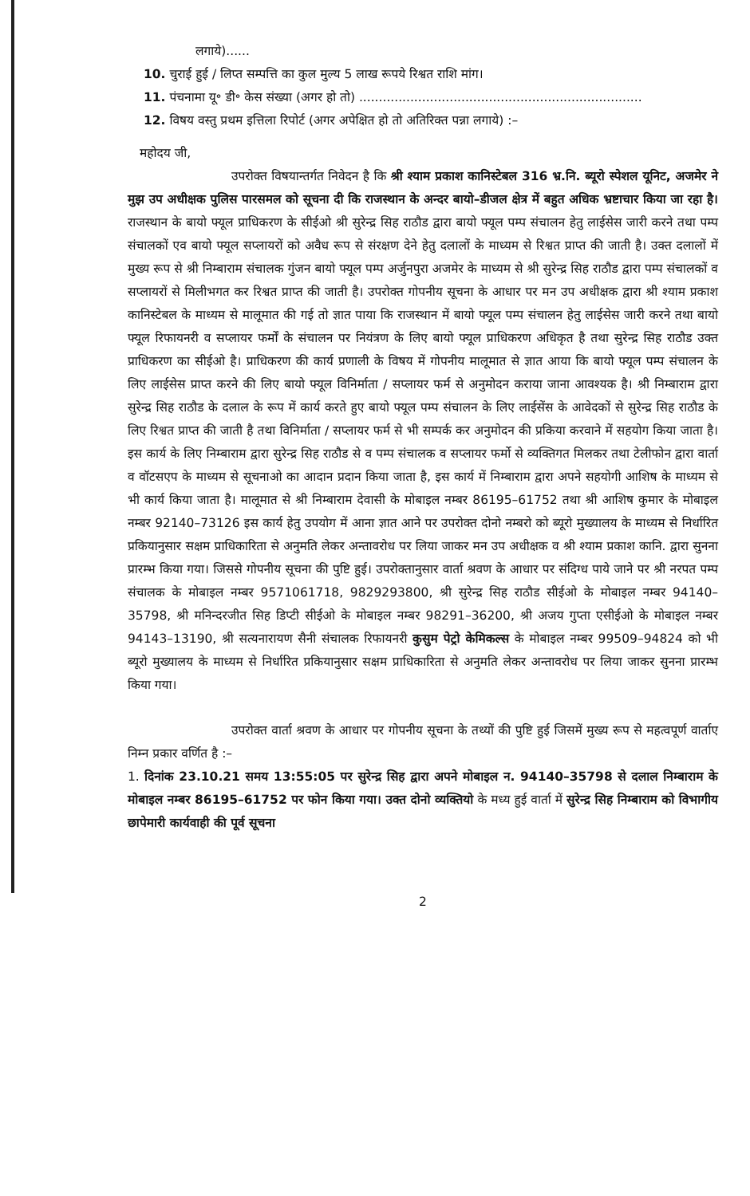लगाये)......
10. चुराई हुई / लिप्त सम्पत्ति का कुल मुल्य 5 लाख रूपये रिश्वत राशि मांग।
11. पंचनामा यू॰ डी॰ केस संख्या (अगर हो तो) ........................................................................
12. विषय वस्तु प्रथम इत्तिला रिपोर्ट (अगर अपेक्षित हो तो अतिरिक्त पन्ना लगाये) :–
महोदय जी,
उपरोक्त विषयान्तर्गत निवेदन है कि श्री श्याम प्रकाश कानिस्टेबल 316 भ्र.नि. ब्यूरो स्पेशल यूनिट, अजमेर ने मुझ उप अधीक्षक पुलिस पारसमल को सूचना दी कि राजस्थान के अन्दर बायो–डीजल क्षेत्र में बहुत अधिक भ्रष्टाचार किया जा रहा है। राजस्थान के बायो फ्यूल प्राधिकरण के सीईओ श्री सुरेन्द्र सिह राठौड द्वारा बायो फ्यूल पम्प संचालन हेतु लाईसेस जारी करने तथा पम्प संचालकों एव बायो फ्यूल सप्लायरों को अवैध रूप से संरक्षण देने हेतु दलालों के माध्यम से रिश्वत प्राप्त की जाती है। उक्त दलालों में मुख्य रूप से श्री निम्बाराम संचालक गुंजन बायो फ्यूल पम्प अर्जुनपुरा अजमेर के माध्यम से श्री सुरेन्द्र सिह राठौड द्वारा पम्प संचालकों व सप्लायरों से मिलीभगत कर रिश्वत प्राप्त की जाती है। उपरोक्त गोपनीय सूचना के आधार पर मन उप अधीक्षक द्वारा श्री श्याम प्रकाश कानिस्टेबल के माध्यम से मालूमात की गई तो ज्ञात पाया कि राजस्थान में बायो फ्यूल पम्प संचालन हेतु लाईसेस जारी करने तथा बायो फ्यूल रिफायनरी व सप्लायर फर्मों के संचालन पर नियंत्रण के लिए बायो फ्यूल प्राधिकरण अधिकृत है तथा सुरेन्द्र सिह राठौड उक्त प्राधिकरण का सीईओ है। प्राधिकरण की कार्य प्रणाली के विषय में गोपनीय मालूमात से ज्ञात आया कि बायो फ्यूल पम्प संचालन के लिए लाईसेस प्राप्त करने की लिए बायो फ्यूल विनिर्माता / सप्लायर फर्म से अनुमोदन कराया जाना आवश्यक है। श्री निम्बाराम द्वारा सुरेन्द्र सिह राठौड के दलाल के रूप में कार्य करते हुए बायो फ्यूल पम्प संचालन के लिए लाईसेंस के आवेदकों से सुरेन्द्र सिह राठौड के लिए रिश्वत प्राप्त की जाती है तथा विनिर्माता / सप्लायर फर्म से भी सम्पर्क कर अनुमोदन की प्रकिया करवाने में सहयोग किया जाता है। इस कार्य के लिए निम्बाराम द्वारा सुरेन्द्र सिह राठौड से व पम्प संचालक व सप्लायर फर्मो से व्यक्तिगत मिलकर तथा टेलीफोन द्वारा वार्ता व वॉटसएप के माध्यम से सूचनाओ का आदान प्रदान किया जाता है, इस कार्य में निम्बाराम द्वारा अपने सहयोगी आशिष के माध्यम से भी कार्य किया जाता है। मालूमात से श्री निम्बाराम देवासी के मोबाइल नम्बर 86195–61752 तथा श्री आशिष कुमार के मोबाइल नम्बर 92140–73126 इस कार्य हेतु उपयोग में आना ज्ञात आने पर उपरोक्त दोनो नम्बरो को ब्यूरो मुख्यालय के माध्यम से निर्धारित प्रकियानुसार सक्षम प्राधिकारिता से अनुमति लेकर अन्तावरोध पर लिया जाकर मन उप अधीक्षक व श्री श्याम प्रकाश कानि. द्वारा सुनना प्रारम्भ किया गया। जिससे गोपनीय सूचना की पुष्टि हुई। उपरोक्तानुसार वार्ता श्रवण के आधार पर संदिग्ध पाये जाने पर श्री नरपत पम्प संचालक के मोबाइल नम्बर 9571061718, 9829293800, श्री सुरेन्द्र सिह राठौड सीईओ के मोबाइल नम्बर 94140–35798, श्री मनिन्दरजीत सिह डिप्टी सीईओ के मोबाइल नम्बर 98291–36200, श्री अजय गुप्ता एसीईओ के मोबाइल नम्बर 94143–13190, श्री सत्यनारायण सैनी संचालक रिफायनरी कुसुम पेट्रो केमिकल्स के मोबाइल नम्बर 99509–94824 को भी ब्यूरो मुख्यालय के माध्यम से निर्धारित प्रकियानुसार सक्षम प्राधिकारिता से अनुमति लेकर अन्तावरोध पर लिया जाकर सुनना प्रारम्भ किया गया।
उपरोक्त वार्ता श्रवण के आधार पर गोपनीय सूचना के तथ्यों की पुष्टि हुई जिसमें मुख्य रूप से महत्वपूर्ण वार्ताए निम्न प्रकार वर्णित है :–
1. दिनांक 23.10.21 समय 13:55:05 पर सुरेन्द्र सिह द्वारा अपने मोबाइल न. 94140–35798 से दलाल निम्बाराम के मोबाइल नम्बर 86195–61752 पर फोन किया गया। उक्त दोनो व्यक्तियो के मध्य हुई वार्ता में सुरेन्द्र सिह निम्बाराम को विभागीय छापेमारी कार्यवाही की पूर्व सूचना
2